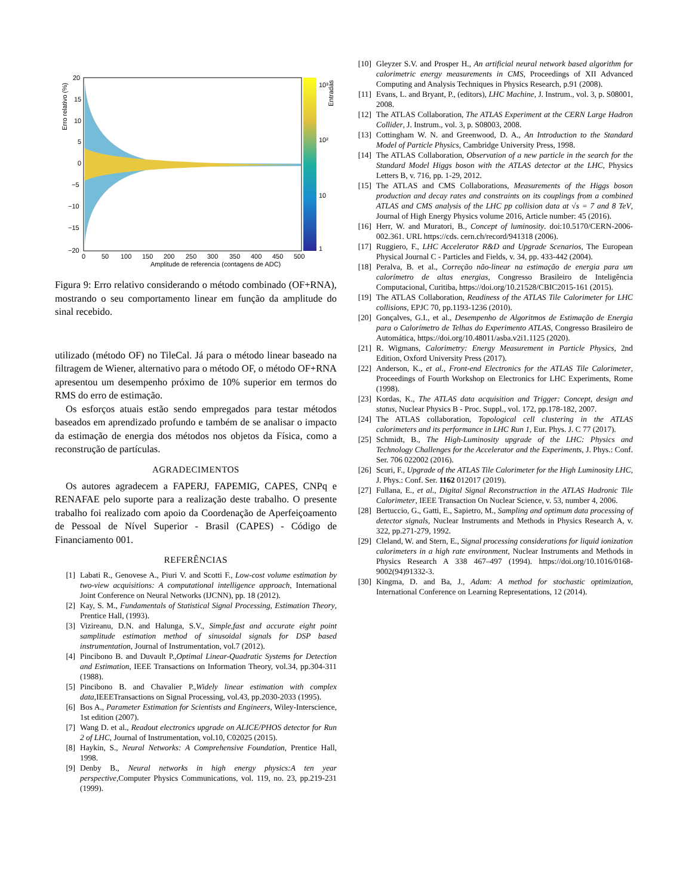20
15
10
5
0
−5
−10
−15
−20
0
50
100
150
200
250
300
350
400
450
500
10³
10²
10
1
Amplitude de referencia (contagens de ADC)
Erro relativo (%)
Entradas
Figura 9: Erro relativo considerando o método combinado (OF+RNA), mostrando o seu comportamento linear em função da amplitude do sinal recebido.
utilizado (método OF) no TileCal. Já para o método linear baseado na filtragem de Wiener, alternativo para o método OF, o método OF+RNA apresentou um desempenho próximo de 10% superior em termos do RMS do erro de estimação.
Os esforços atuais estão sendo empregados para testar métodos baseados em aprendizado profundo e também de se analisar o impacto da estimação de energia dos métodos nos objetos da Física, como a reconstrução de partículas.
AGRADECIMENTOS
Os autores agradecem a FAPERJ, FAPEMIG, CAPES, CNPq e RENAFAE pelo suporte para a realização deste trabalho. O presente trabalho foi realizado com apoio da Coordenação de Aperfeiçoamento de Pessoal de Nível Superior - Brasil (CAPES) - Código de Financiamento 001.
REFERÊNCIAS
[1] Labati R., Genovese A., Piuri V. and Scotti F., Low-cost volume estimation by two-view acquisitions: A computational intelligence approach, International Joint Conference on Neural Networks (IJCNN), pp. 18 (2012).
[2] Kay, S. M., Fundamentals of Statistical Signal Processing, Estimation Theory, Prentice Hall, (1993).
[3] Vizireanu, D.N. and Halunga, S.V., Simple,fast and accurate eight point samplitude estimation method of sinusoidal signals for DSP based instrumentation, Journal of Instrumentation, vol.7 (2012).
[4] Pincibono B. and Duvault P.,Optimal Linear-Quadratic Systems for Detection and Estimation, IEEE Transactions on Information Theory, vol.34, pp.304-311 (1988).
[5] Pincibono B. and Chavalier P.,Widely linear estimation with complex data,IEEETransactions on Signal Processing, vol.43, pp.2030-2033 (1995).
[6] Bos A., Parameter Estimation for Scientists and Engineers, Wiley-Interscience, 1st edition (2007).
[7] Wang D. et al., Readout electronics upgrade on ALICE/PHOS detector for Run 2 of LHC, Journal of Instrumentation, vol.10, C02025 (2015).
[8] Haykin, S., Neural Networks: A Comprehensive Foundation, Prentice Hall, 1998.
[9] Denby B., Neural networks in high energy physics:A ten year perspective,Computer Physics Communications, vol. 119, no. 23, pp.219-231 (1999).
[10] Gleyzer S.V. and Prosper H., An artificial neural network based algorithm for calorimetric energy measurements in CMS, Proceedings of XII Advanced Computing and Analysis Techniques in Physics Research, p.91 (2008).
[11] Evans, L. and Bryant, P., (editors), LHC Machine, J. Instrum., vol. 3, p. S08001, 2008.
[12] The ATLAS Collaboration, The ATLAS Experiment at the CERN Large Hadron Collider, J. Instrum., vol. 3, p. S08003, 2008.
[13] Cottingham W. N. and Greenwood, D. A., An Introduction to the Standard Model of Particle Physics, Cambridge University Press, 1998.
[14] The ATLAS Collaboration, Observation of a new particle in the search for the Standard Model Higgs boson with the ATLAS detector at the LHC, Physics Letters B, v. 716, pp. 1-29, 2012.
[15] The ATLAS and CMS Collaborations, Measurements of the Higgs boson production and decay rates and constraints on its couplings from a combined ATLAS and CMS analysis of the LHC pp collision data at √s = 7 and 8 TeV, Journal of High Energy Physics volume 2016, Article number: 45 (2016).
[16] Herr, W. and Muratori, B., Concept of luminosity. doi:10.5170/CERN-2006-002.361. URL https://cds. cern.ch/record/941318 (2006).
[17] Ruggiero, F., LHC Accelerator R&D and Upgrade Scenarios, The European Physical Journal C - Particles and Fields, v. 34, pp. 433-442 (2004).
[18] Peralva, B. et al., Correção não-linear na estimação de energia para um calorímetro de altas energias, Congresso Brasileiro de Inteligência Computacional, Curitiba, https://doi.org/10.21528/CBIC2015-161 (2015).
[19] The ATLAS Collaboration, Readiness of the ATLAS Tile Calorimeter for LHC collisions, EPJC 70, pp.1193-1236 (2010).
[20] Gonçalves, G.I., et al., Desempenho de Algoritmos de Estimação de Energia para o Calorímetro de Telhas do Experimento ATLAS, Congresso Brasileiro de Automática, https://doi.org/10.48011/asba.v2i1.1125 (2020).
[21] R. Wigmans, Calorimetry: Energy Measurement in Particle Physics, 2nd Edition, Oxford University Press (2017).
[22] Anderson, K., et al., Front-end Electronics for the ATLAS Tile Calorimeter, Proceedings of Fourth Workshop on Electronics for LHC Experiments, Rome (1998).
[23] Kordas, K., The ATLAS data acquisition and Trigger: Concept, design and status, Nuclear Physics B - Proc. Suppl., vol. 172, pp.178-182, 2007.
[24] The ATLAS collaboration, Topological cell clustering in the ATLAS calorimeters and its performance in LHC Run 1, Eur. Phys. J. C 77 (2017).
[25] Schmidt, B., The High-Luminosity upgrade of the LHC: Physics and Technology Challenges for the Accelerator and the Experiments, J. Phys.: Conf. Ser. 706 022002 (2016).
[26] Scuri, F., Upgrade of the ATLAS Tile Calorimeter for the High Luminosity LHC, J. Phys.: Conf. Ser. 1162 012017 (2019).
[27] Fullana, E., et al., Digital Signal Reconstruction in the ATLAS Hadronic Tile Calorimeter, IEEE Transaction On Nuclear Science, v. 53, number 4, 2006.
[28] Bertuccio, G., Gatti, E., Sapietro, M., Sampling and optimum data processing of detector signals, Nuclear Instruments and Methods in Physics Research A, v. 322, pp.271-279, 1992.
[29] Cleland, W. and Stern, E., Signal processing considerations for liquid ionization calorimeters in a high rate environment, Nuclear Instruments and Methods in Physics Research A 338 467–497 (1994). https://doi.org/10.1016/0168-9002(94)91332-3.
[30] Kingma, D. and Ba, J., Adam: A method for stochastic optimization, International Conference on Learning Representations, 12 (2014).